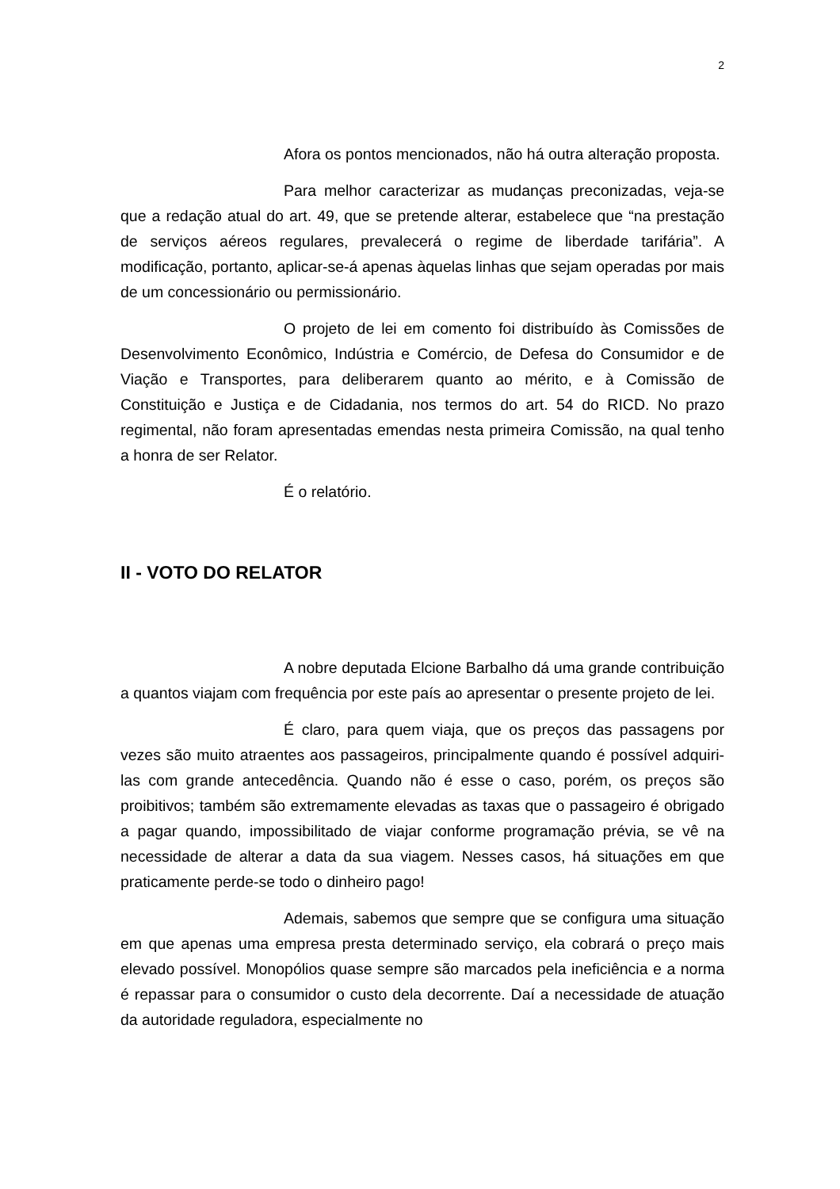2
Afora os pontos mencionados, não há outra alteração proposta.
Para melhor caracterizar as mudanças preconizadas, veja-se que a redação atual do art. 49, que se pretende alterar, estabelece que “na prestação de serviços aéreos regulares, prevalecerá o regime de liberdade tarifária”. A modificação, portanto, aplicar-se-á apenas àquelas linhas que sejam operadas por mais de um concessionário ou permissionário.
O projeto de lei em comento foi distribuído às Comissões de Desenvolvimento Econômico, Indústria e Comércio, de Defesa do Consumidor e de Viação e Transportes, para deliberarem quanto ao mérito, e à Comissão de Constituição e Justiça e de Cidadania, nos termos do art. 54 do RICD. No prazo regimental, não foram apresentadas emendas nesta primeira Comissão, na qual tenho a honra de ser Relator.
É o relatório.
II - VOTO DO RELATOR
A nobre deputada Elcione Barbalho dá uma grande contribuição a quantos viajam com frequência por este país ao apresentar o presente projeto de lei.
É claro, para quem viaja, que os preços das passagens por vezes são muito atraentes aos passageiros, principalmente quando é possível adquiri-las com grande antecedência. Quando não é esse o caso, porém, os preços são proibitivos; também são extremamente elevadas as taxas que o passageiro é obrigado a pagar quando, impossibilitado de viajar conforme programação prévia, se vê na necessidade de alterar a data da sua viagem. Nesses casos, há situações em que praticamente perde-se todo o dinheiro pago!
Ademais, sabemos que sempre que se configura uma situação em que apenas uma empresa presta determinado serviço, ela cobrará o preço mais elevado possível. Monopólios quase sempre são marcados pela ineficiência e a norma é repassar para o consumidor o custo dela decorrente. Daí a necessidade de atuação da autoridade reguladora, especialmente no